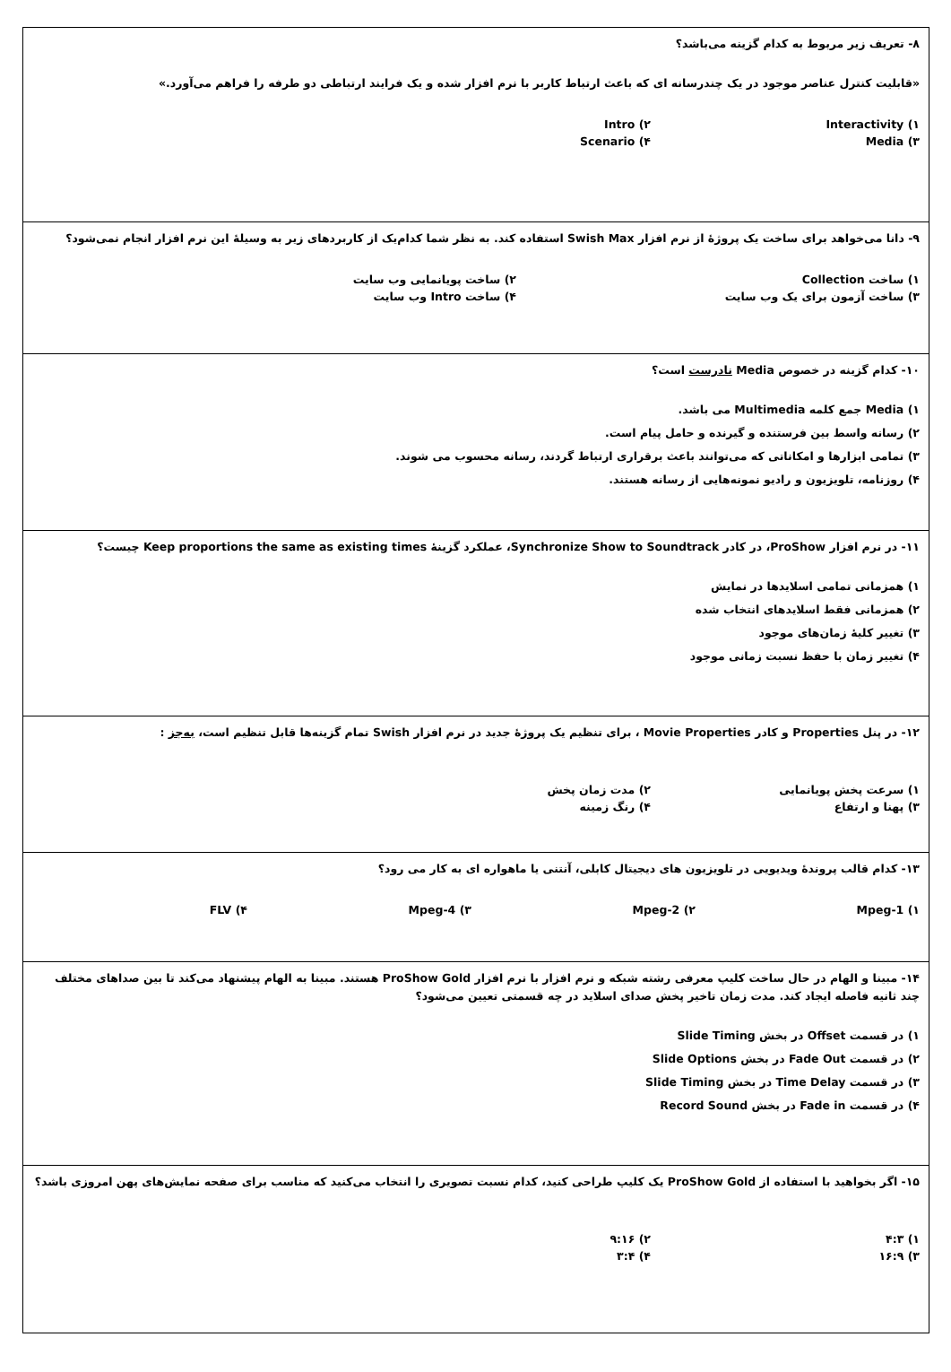۸- تعریف زیر مربوط به کدام گزینه می‌باشد؟
«قابلیت کنترل عناصر موجود در یک چندرسانه ای که باعث ارتباط کاربر با نرم افزار شده و یک فرایند ارتباطی دو طرفه را فراهم می‌آورد.»
۱) Interactivity
۲) Intro
۳) Media
۴) Scenario
۹- دانا می‌خواهد برای ساخت یک پروژهٔ از نرم افزار Swish Max استفاده کند. به نظر شما کدام‌یک از کاربردهای زیر به وسیلهٔ این نرم افزار انجام نمی‌شود؟
۱) ساخت Collection
۲) ساخت پویانمایی وب سایت
۳) ساخت آزمون برای یک وب سایت
۴) ساخت Intro وب سایت
۱۰- کدام گزینه در خصوص Media نادرست است؟
۱) Media جمع کلمه Multimedia می باشد.
۲) رسانه واسط بین فرستنده و گیرنده و حامل پیام است.
۳) تمامی ابزارها و امکاناتی که می‌توانند باعث برقراری ارتباط گردند، رسانه محسوب می شوند.
۴) روزنامه، تلویزیون و رادیو نمونه‌هایی از رسانه هستند.
۱۱- در نرم افزار ProShow، در کادر Synchronize Show to Soundtrack، عملکرد گزینهٔ Keep proportions the same as existing times چیست؟
۱) همزمانی تمامی اسلایدها در نمایش
۲) همزمانی فقط اسلایدهای انتخاب شده
۳) تغییر کلیهٔ زمان‌های موجود
۴) تغییر زمان با حفظ نسبت زمانی موجود
۱۲- در پنل Properties و کادر Movie Properties ، برای تنظیم یک پروژهٔ جدید در نرم افزار Swish تمام گزینه‌ها قابل تنظیم است، به‌جز :
۱) سرعت پخش پویانمایی
۲) مدت زمان پخش
۳) پهنا و ارتفاع
۴) رنگ زمینه
۱۳- کدام قالب پروندهٔ ویدیویی در تلویزیون های دیجیتال کابلی، آنتنی یا ماهواره ای به کار می رود؟
۱) Mpeg-1
۲) Mpeg-2
۳) Mpeg-4
۴) FLV
۱۴- مبینا و الهام در حال ساخت کلیپ معرفی رشته شبکه و نرم افزار با نرم افزار ProShow Gold هستند. مبینا به الهام پیشنهاد می‌کند تا بین صداهای مختلف چند ثانیه فاصله ایجاد کند. مدت زمان تاخیر پخش صدای اسلاید در چه قسمتی تعیین می‌شود؟
۱) در قسمت Offset در بخش Slide Timing
۲) در قسمت Fade Out در بخش Slide Options
۳) در قسمت Time Delay در بخش Slide Timing
۴) در قسمت Fade in در بخش Record Sound
۱۵- اگر بخواهید با استفاده از ProShow Gold یک کلیپ طراحی کنید، کدام نسبت تصویری را انتخاب می‌کنید که مناسب برای صفحه نمایش‌های پهن امروزی باشد؟
۱) ۴:۳
۲) ۹:۱۶
۳) ۱۶:۹
۴) ۳:۴